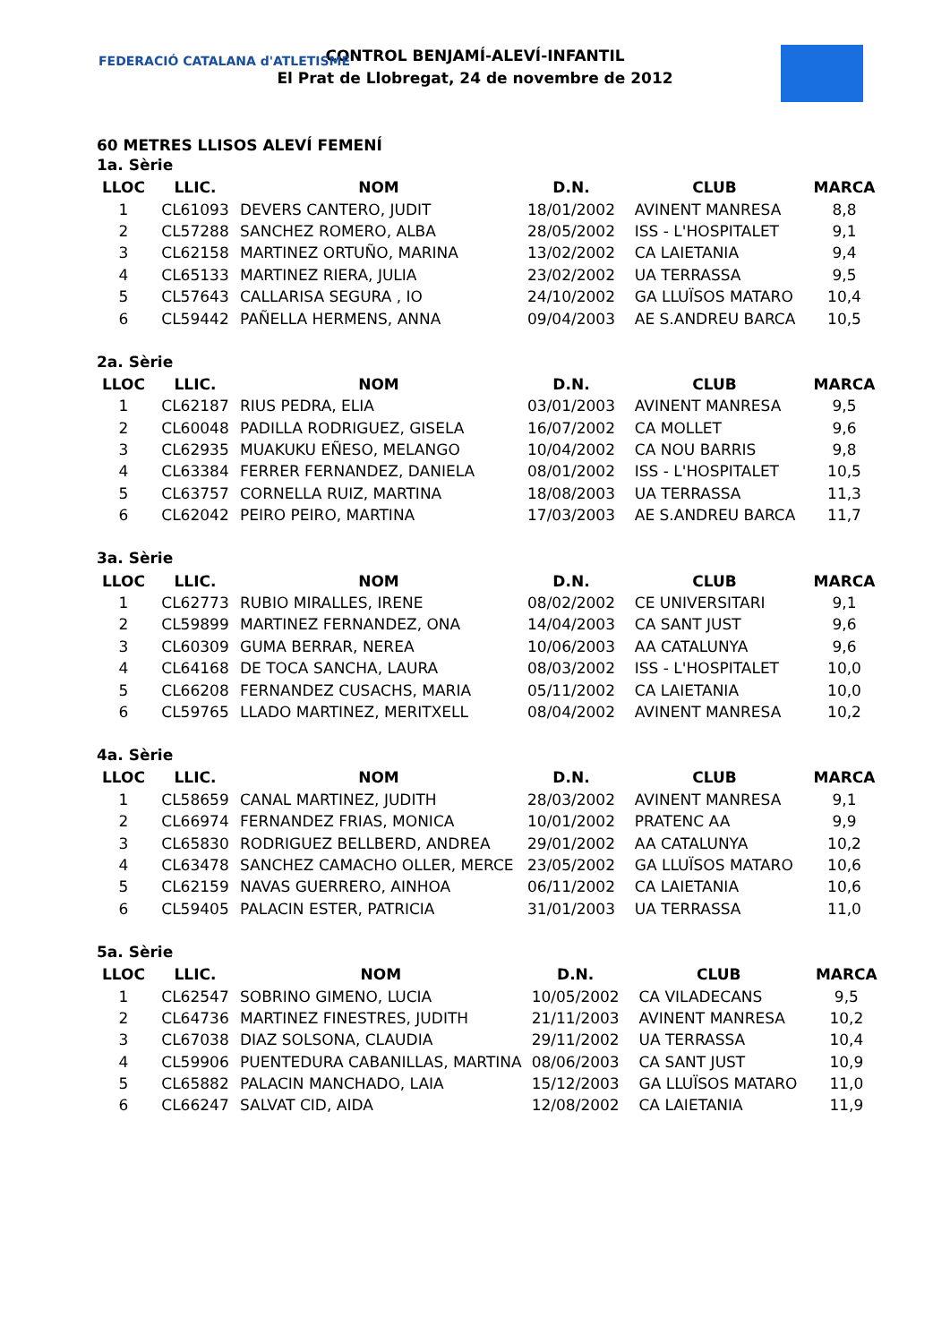FEDERACIÓ CATALANA d'ATLETISME
CONTROL BENJAMÍ-ALEVÍ-INFANTIL
El Prat de Llobregat, 24 de novembre de 2012
60 METRES LLISOS ALEVÍ FEMENÍ
1a. Sèrie
| LLOC | LLIC. | NOM | D.N. | CLUB | MARCA |
| --- | --- | --- | --- | --- | --- |
| 1 | CL61093 | DEVERS CANTERO, JUDIT | 18/01/2002 | AVINENT MANRESA | 8,8 |
| 2 | CL57288 | SANCHEZ ROMERO, ALBA | 28/05/2002 | ISS - L'HOSPITALET | 9,1 |
| 3 | CL62158 | MARTINEZ ORTUÑO, MARINA | 13/02/2002 | CA LAIETANIA | 9,4 |
| 4 | CL65133 | MARTINEZ RIERA, JULIA | 23/02/2002 | UA TERRASSA | 9,5 |
| 5 | CL57643 | CALLARISA SEGURA , IO | 24/10/2002 | GA LLUÏSOS MATARO | 10,4 |
| 6 | CL59442 | PAÑELLA HERMENS, ANNA | 09/04/2003 | AE S.ANDREU BARCA | 10,5 |
2a. Sèrie
| LLOC | LLIC. | NOM | D.N. | CLUB | MARCA |
| --- | --- | --- | --- | --- | --- |
| 1 | CL62187 | RIUS PEDRA, ELIA | 03/01/2003 | AVINENT MANRESA | 9,5 |
| 2 | CL60048 | PADILLA RODRIGUEZ, GISELA | 16/07/2002 | CA MOLLET | 9,6 |
| 3 | CL62935 | MUAKUKU EÑESO, MELANGO | 10/04/2002 | CA NOU BARRIS | 9,8 |
| 4 | CL63384 | FERRER FERNANDEZ, DANIELA | 08/01/2002 | ISS - L'HOSPITALET | 10,5 |
| 5 | CL63757 | CORNELLA RUIZ, MARTINA | 18/08/2003 | UA TERRASSA | 11,3 |
| 6 | CL62042 | PEIRO PEIRO, MARTINA | 17/03/2003 | AE S.ANDREU BARCA | 11,7 |
3a. Sèrie
| LLOC | LLIC. | NOM | D.N. | CLUB | MARCA |
| --- | --- | --- | --- | --- | --- |
| 1 | CL62773 | RUBIO MIRALLES, IRENE | 08/02/2002 | CE UNIVERSITARI | 9,1 |
| 2 | CL59899 | MARTINEZ FERNANDEZ, ONA | 14/04/2003 | CA SANT JUST | 9,6 |
| 3 | CL60309 | GUMA BERRAR, NEREA | 10/06/2003 | AA CATALUNYA | 9,6 |
| 4 | CL64168 | DE TOCA SANCHA, LAURA | 08/03/2002 | ISS - L'HOSPITALET | 10,0 |
| 5 | CL66208 | FERNANDEZ CUSACHS, MARIA | 05/11/2002 | CA LAIETANIA | 10,0 |
| 6 | CL59765 | LLADO MARTINEZ, MERITXELL | 08/04/2002 | AVINENT MANRESA | 10,2 |
4a. Sèrie
| LLOC | LLIC. | NOM | D.N. | CLUB | MARCA |
| --- | --- | --- | --- | --- | --- |
| 1 | CL58659 | CANAL MARTINEZ, JUDITH | 28/03/2002 | AVINENT MANRESA | 9,1 |
| 2 | CL66974 | FERNANDEZ FRIAS, MONICA | 10/01/2002 | PRATENC AA | 9,9 |
| 3 | CL65830 | RODRIGUEZ BELLBERD, ANDREA | 29/01/2002 | AA CATALUNYA | 10,2 |
| 4 | CL63478 | SANCHEZ CAMACHO OLLER, MERCE | 23/05/2002 | GA LLUÏSOS MATARO | 10,6 |
| 5 | CL62159 | NAVAS GUERRERO, AINHOA | 06/11/2002 | CA LAIETANIA | 10,6 |
| 6 | CL59405 | PALACIN ESTER, PATRICIA | 31/01/2003 | UA TERRASSA | 11,0 |
5a. Sèrie
| LLOC | LLIC. | NOM | D.N. | CLUB | MARCA |
| --- | --- | --- | --- | --- | --- |
| 1 | CL62547 | SOBRINO GIMENO, LUCIA | 10/05/2002 | CA VILADECANS | 9,5 |
| 2 | CL64736 | MARTINEZ FINESTRES, JUDITH | 21/11/2003 | AVINENT MANRESA | 10,2 |
| 3 | CL67038 | DIAZ SOLSONA, CLAUDIA | 29/11/2002 | UA TERRASSA | 10,4 |
| 4 | CL59906 | PUENTEDURA CABANILLAS, MARTINA | 08/06/2003 | CA SANT JUST | 10,9 |
| 5 | CL65882 | PALACIN MANCHADO, LAIA | 15/12/2003 | GA LLUÏSOS MATARO | 11,0 |
| 6 | CL66247 | SALVAT CID, AIDA | 12/08/2002 | CA LAIETANIA | 11,9 |